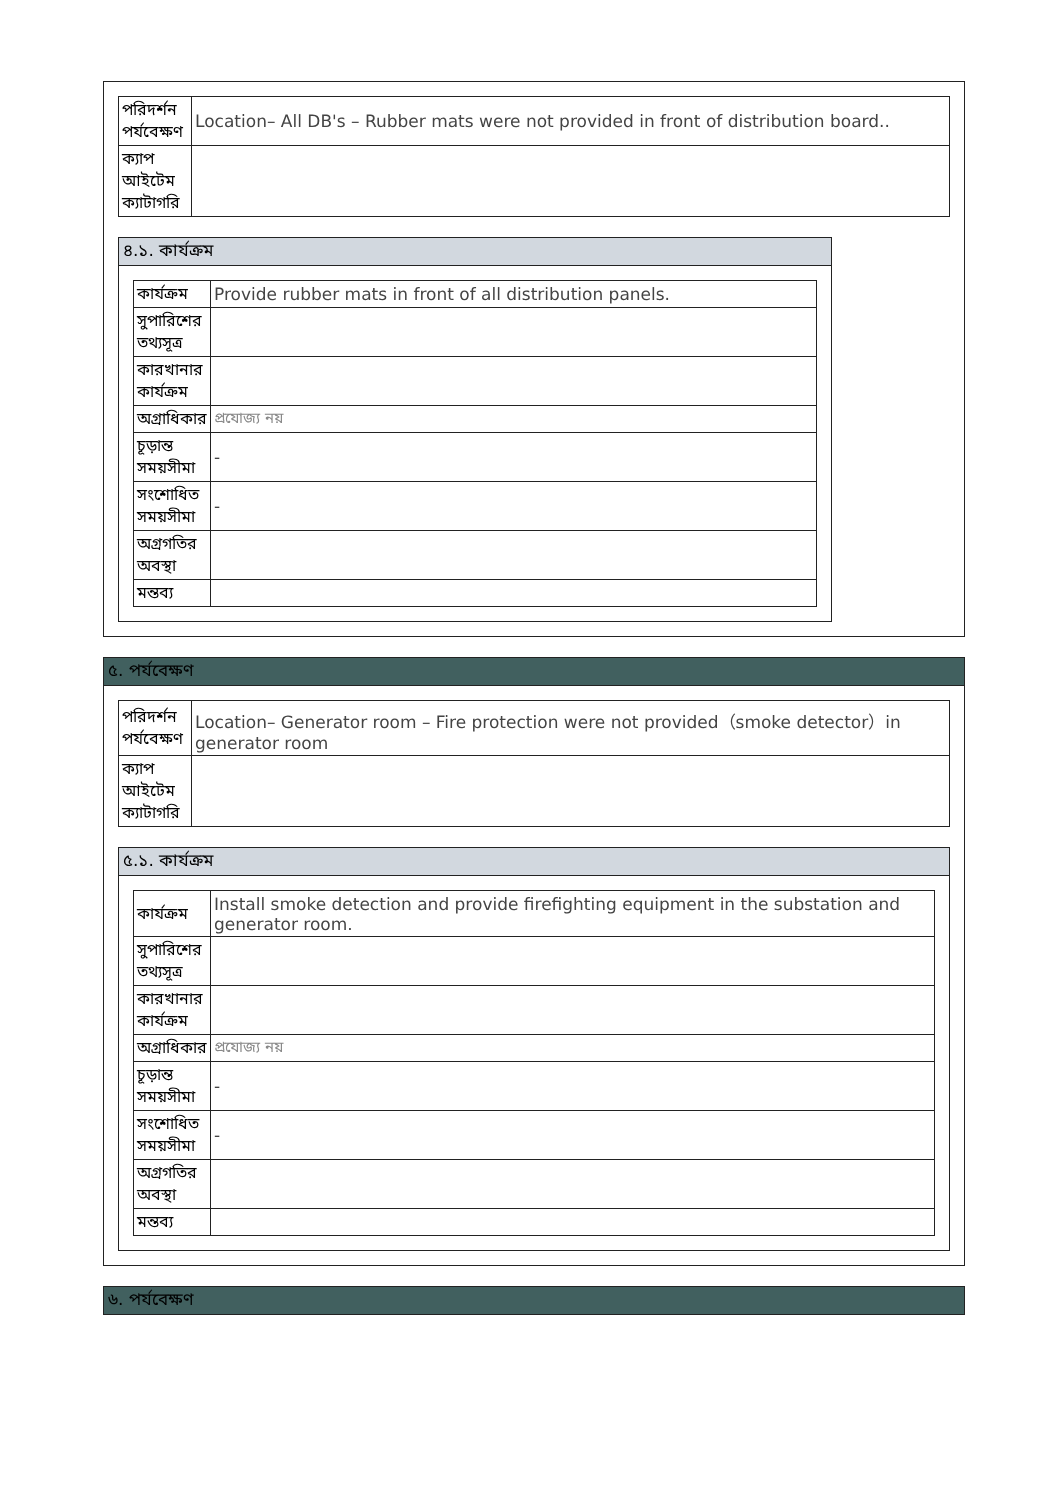| পরিদর্শন পর্যবেক্ষণ | Location– All DB's – Rubber mats were not provided in front of distribution board.. |
| ক্যাপ আইটেম ক্যাটাগরি | |
৪.১. কার্যক্রম
| কার্যক্রম | Provide rubber mats in front of all distribution panels. |
| সুপারিশের তথ্যসূত্র | |
| কারখানার কার্যক্রম | |
| অগ্রাধিকার | প্রযোজ্য নয় |
| চূড়ান্ত সময়সীমা | - |
| সংশোধিত সময়সীমা | - |
| অগ্রগতির অবস্থা | |
| মন্তব্য | |
৫. পর্যবেক্ষণ
| পরিদর্শন পর্যবেক্ষণ | Location– Generator room – Fire protection were not provided（smoke detector）in generator room |
| ক্যাপ আইটেম ক্যাটাগরি | |
৫.১. কার্যক্রম
| কার্যক্রম | Install smoke detection and provide firefighting equipment in the substation and generator room. |
| সুপারিশের তথ্যসূত্র | |
| কারখানার কার্যক্রম | |
| অগ্রাধিকার | প্রযোজ্য নয় |
| চূড়ান্ত সময়সীমা | - |
| সংশোধিত সময়সীমা | - |
| অগ্রগতির অবস্থা | |
| মন্তব্য | |
৬. পর্যবেক্ষণ